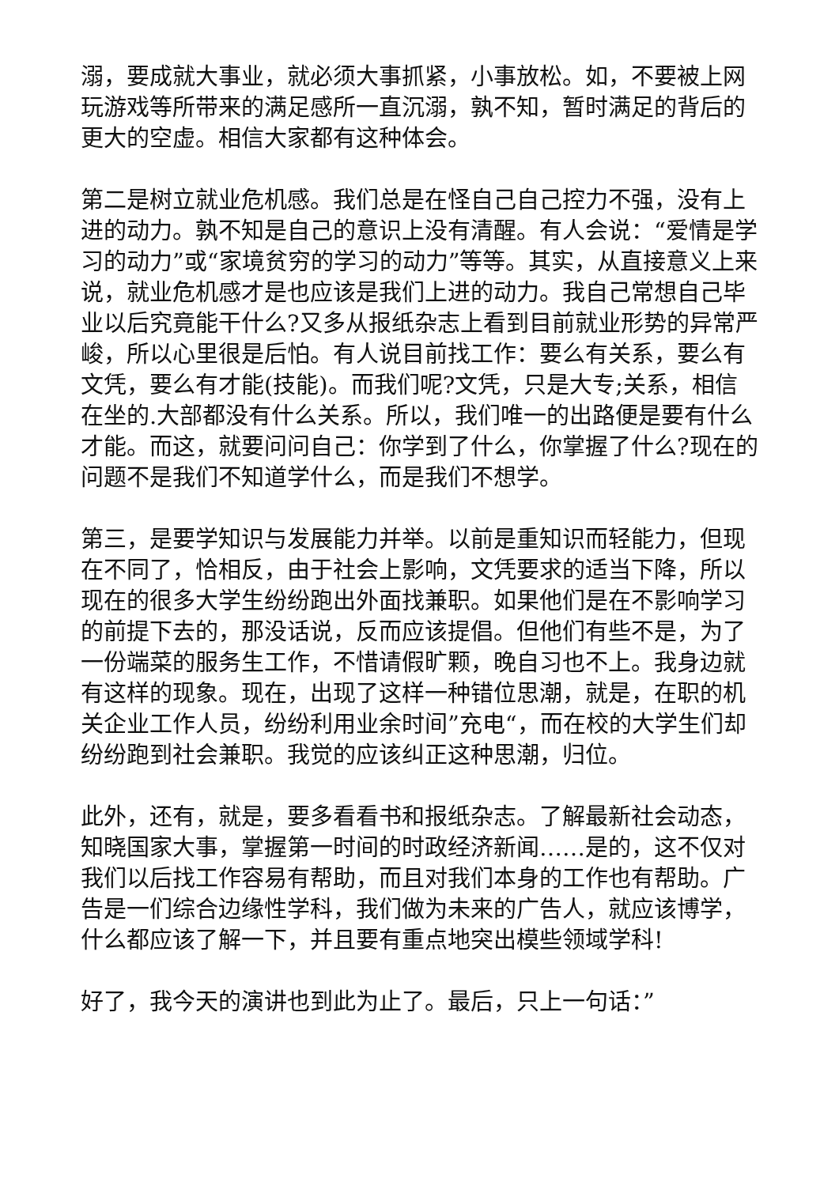溺，要成就大事业，就必须大事抓紧，小事放松。如，不要被上网玩游戏等所带来的满足感所一直沉溺，孰不知，暂时满足的背后的更大的空虚。相信大家都有这种体会。
第二是树立就业危机感。我们总是在怪自己自己控力不强，没有上进的动力。孰不知是自己的意识上没有清醒。有人会说：“爱情是学习的动力”或“家境贫穷的学习的动力”等等。其实，从直接意义上来说，就业危机感才是也应该是我们上进的动力。我自己常想自己毕业以后究竟能干什么?又多从报纸杂志上看到目前就业形势的异常严峻，所以心里很是后怕。有人说目前找工作：要么有关系，要么有文凭，要么有才能(技能)。而我们呢?文凭，只是大专;关系，相信在坐的.大部都没有什么关系。所以，我们唯一的出路便是要有什么才能。而这，就要问问自己：你学到了什么，你掌握了什么?现在的问题不是我们不知道学什么，而是我们不想学。
第三，是要学知识与发展能力并举。以前是重知识而轻能力，但现在不同了，恰相反，由于社会上影响，文凭要求的适当下降，所以现在的很多大学生纷纷跑出外面找兼职。如果他们是在不影响学习的前提下去的，那没话说，反而应该提倡。但他们有些不是，为了一份端菜的服务生工作，不惜请假旷颗，晚自习也不上。我身边就有这样的现象。现在，出现了这样一种错位思潮，就是，在职的机关企业工作人员，纷纷利用业余时间”充电“，而在校的大学生们却纷纷跑到社会兼职。我觉的应该纠正这种思潮，归位。
此外，还有，就是，要多看看书和报纸杂志。了解最新社会动态，知晓国家大事，掌握第一时间的时政经济新闻……是的，这不仅对我们以后找工作容易有帮助，而且对我们本身的工作也有帮助。广告是一们综合边缘性学科，我们做为未来的广告人，就应该博学，什么都应该了解一下，并且要有重点地突出模些领域学科!
好了，我今天的演讲也到此为止了。最后，只上一句话：”